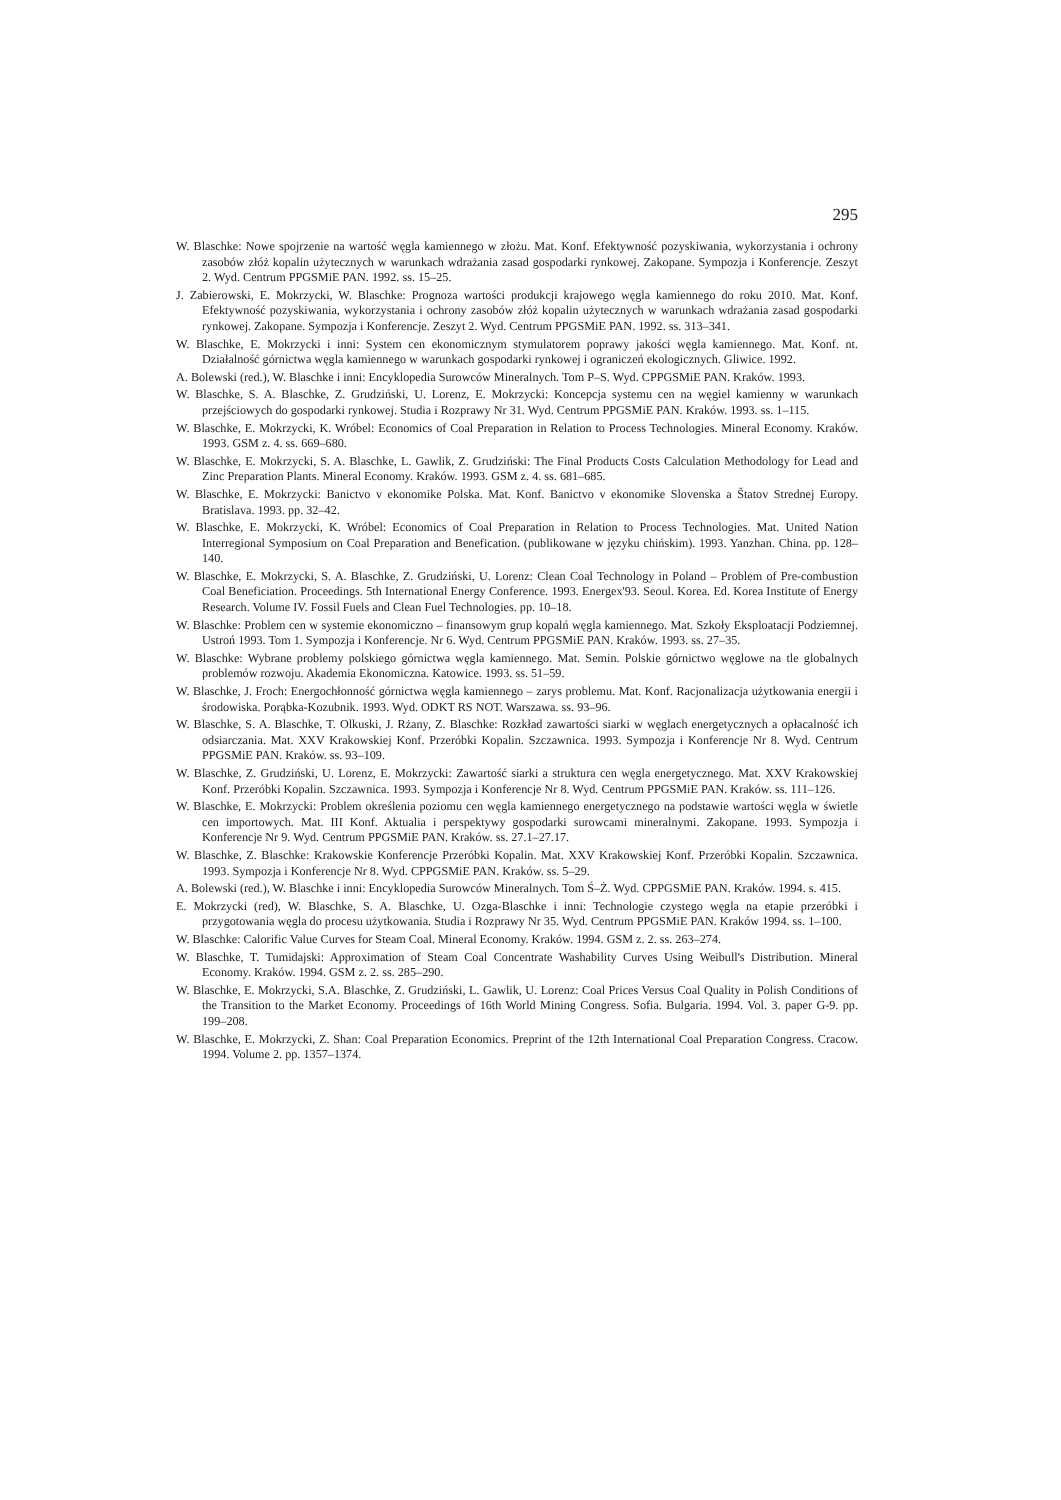295
W. Blaschke: Nowe spojrzenie na wartość węgla kamiennego w złożu. Mat. Konf. Efektywność pozyskiwania, wykorzystania i ochrony zasobów złóż kopalin użytecznych w warunkach wdrażania zasad gospodarki rynkowej. Zakopane. Sympozja i Konferencje. Zeszyt 2. Wyd. Centrum PPGSMiE PAN. 1992. ss. 15–25.
J. Zabierowski, E. Mokrzycki, W. Blaschke: Prognoza wartości produkcji krajowego węgla kamiennego do roku 2010. Mat. Konf. Efektywność pozyskiwania, wykorzystania i ochrony zasobów złóż kopalin użytecznych w warunkach wdrażania zasad gospodarki rynkowej. Zakopane. Sympozja i Konferencje. Zeszyt 2. Wyd. Centrum PPGSMiE PAN. 1992. ss. 313–341.
W. Blaschke, E. Mokrzycki i inni: System cen ekonomicznym stymulatorem poprawy jakości węgla kamiennego. Mat. Konf. nt. Działalność górnictwa węgla kamiennego w warunkach gospodarki rynkowej i ograniczeń ekologicznych. Gliwice. 1992.
A. Bolewski (red.), W. Blaschke i inni: Encyklopedia Surowców Mineralnych. Tom P–S. Wyd. CPPGSMiE PAN. Kraków. 1993.
W. Blaschke, S. A. Blaschke, Z. Grudziński, U. Lorenz, E. Mokrzycki: Koncepcja systemu cen na węgiel kamienny w warunkach przejściowych do gospodarki rynkowej. Studia i Rozprawy Nr 31. Wyd. Centrum PPGSMiE PAN. Kraków. 1993. ss. 1–115.
W. Blaschke, E. Mokrzycki, K. Wróbel: Economics of Coal Preparation in Relation to Process Technologies. Mineral Economy. Kraków. 1993. GSM z. 4. ss. 669–680.
W. Blaschke, E. Mokrzycki, S. A. Blaschke, L. Gawlik, Z. Grudziński: The Final Products Costs Calculation Methodology for Lead and Zinc Preparation Plants. Mineral Economy. Kraków. 1993. GSM z. 4. ss. 681–685.
W. Blaschke, E. Mokrzycki: Banictvo v ekonomike Polska. Mat. Konf. Banictvo v ekonomike Slovenska a Štatov Strednej Europy. Bratislava. 1993. pp. 32–42.
W. Blaschke, E. Mokrzycki, K. Wróbel: Economics of Coal Preparation in Relation to Process Technologies. Mat. United Nation Interregional Symposium on Coal Preparation and Benefication. (publikowane w języku chińskim). 1993. Yanzhan. China. pp. 128–140.
W. Blaschke, E. Mokrzycki, S. A. Blaschke, Z. Grudziński, U. Lorenz: Clean Coal Technology in Poland – Problem of Pre-combustion Coal Beneficiation. Proceedings. 5th International Energy Conference. 1993. Energex'93. Seoul. Korea. Ed. Korea Institute of Energy Research. Volume IV. Fossil Fuels and Clean Fuel Technologies. pp. 10–18.
W. Blaschke: Problem cen w systemie ekonomiczno – finansowym grup kopalń węgla kamiennego. Mat. Szkoły Eksploatacji Podziemnej. Ustroń 1993. Tom 1. Sympozja i Konferencje. Nr 6. Wyd. Centrum PPGSMiE PAN. Kraków. 1993. ss. 27–35.
W. Blaschke: Wybrane problemy polskiego górnictwa węgla kamiennego. Mat. Semin. Polskie górnictwo węglowe na tle globalnych problemów rozwoju. Akademia Ekonomiczna. Katowice. 1993. ss. 51–59.
W. Blaschke, J. Froch: Energochłonność górnictwa węgla kamiennego – zarys problemu. Mat. Konf. Racjonalizacja użytkowania energii i środowiska. Porąbka-Kozubnik. 1993. Wyd. ODKT RS NOT. Warszawa. ss. 93–96.
W. Blaschke, S. A. Blaschke, T. Olkuski, J. Rżany, Z. Blaschke: Rozkład zawartości siarki w węglach energetycznych a opłacalność ich odsiarczania. Mat. XXV Krakowskiej Konf. Przeróbki Kopalin. Szczawnica. 1993. Sympozja i Konferencje Nr 8. Wyd. Centrum PPGSMiE PAN. Kraków. ss. 93–109.
W. Blaschke, Z. Grudziński, U. Lorenz, E. Mokrzycki: Zawartość siarki a struktura cen węgla energetycznego. Mat. XXV Krakowskiej Konf. Przeróbki Kopalin. Szczawnica. 1993. Sympozja i Konferencje Nr 8. Wyd. Centrum PPGSMiE PAN. Kraków. ss. 111–126.
W. Blaschke, E. Mokrzycki: Problem określenia poziomu cen węgla kamiennego energetycznego na podstawie wartości węgla w świetle cen importowych. Mat. III Konf. Aktualia i perspektywy gospodarki surowcami mineralnymi. Zakopane. 1993. Sympozja i Konferencje Nr 9. Wyd. Centrum PPGSMiE PAN. Kraków. ss. 27.1–27.17.
W. Blaschke, Z. Blaschke: Krakowskie Konferencje Przeróbki Kopalin. Mat. XXV Krakowskiej Konf. Przeróbki Kopalin. Szczawnica. 1993. Sympozja i Konferencje Nr 8. Wyd. CPPGSMiE PAN. Kraków. ss. 5–29.
A. Bolewski (red.), W. Blaschke i inni: Encyklopedia Surowców Mineralnych. Tom Ś–Ż. Wyd. CPPGSMiE PAN. Kraków. 1994. s. 415.
E. Mokrzycki (red), W. Blaschke, S. A. Blaschke, U. Ozga-Blaschke i inni: Technologie czystego węgla na etapie przeróbki i przygotowania węgla do procesu użytkowania. Studia i Rozprawy Nr 35. Wyd. Centrum PPGSMiE PAN. Kraków 1994. ss. 1–100.
W. Blaschke: Calorific Value Curves for Steam Coal. Mineral Economy. Kraków. 1994. GSM z. 2. ss. 263–274.
W. Blaschke, T. Tumidajski: Approximation of Steam Coal Concentrate Washability Curves Using Weibull's Distribution. Mineral Economy. Kraków. 1994. GSM z. 2. ss. 285–290.
W. Blaschke, E. Mokrzycki, S.A. Blaschke, Z. Grudziński, L. Gawlik, U. Lorenz: Coal Prices Versus Coal Quality in Polish Conditions of the Transition to the Market Economy. Proceedings of 16th World Mining Congress. Sofia. Bulgaria. 1994. Vol. 3. paper G-9. pp. 199–208.
W. Blaschke, E. Mokrzycki, Z. Shan: Coal Preparation Economics. Preprint of the 12th International Coal Preparation Congress. Cracow. 1994. Volume 2. pp. 1357–1374.